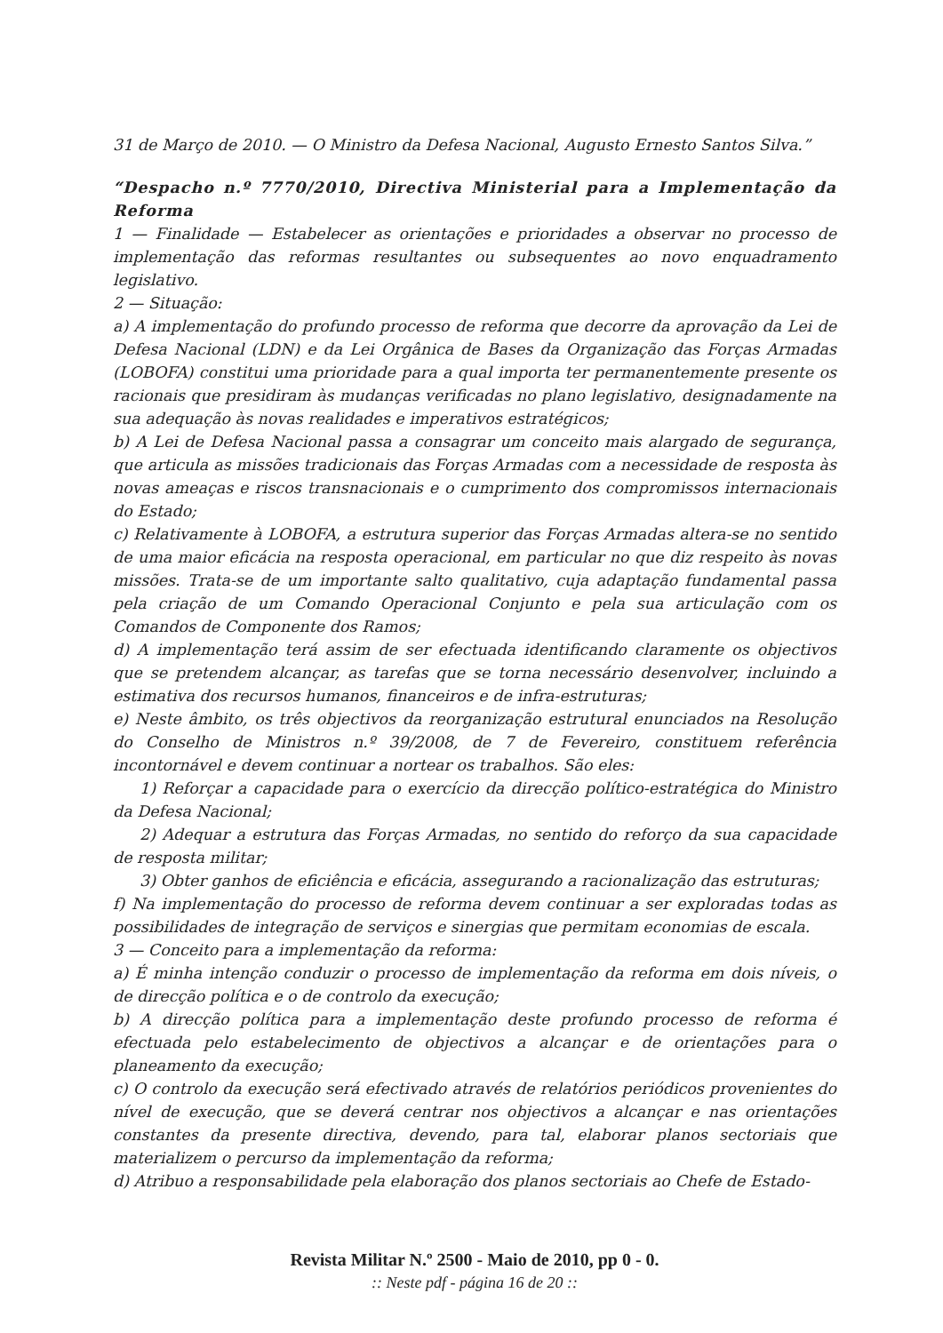31 de Março de 2010. — O Ministro da Defesa Nacional, Augusto Ernesto Santos Silva.”
“Despacho n.º 7770/2010, Directiva Ministerial para a Implementação da Reforma
1 — Finalidade — Estabelecer as orientações e prioridades a observar no processo de implementação das reformas resultantes ou subsequentes ao novo enquadramento legislativo.
2 — Situação:
a) A implementação do profundo processo de reforma que decorre da aprovação da Lei de Defesa Nacional (LDN) e da Lei Orgânica de Bases da Organização das Forças Armadas (LOBOFA) constitui uma prioridade para a qual importa ter permanentemente presente os racionais que presidiram às mudanças verificadas no plano legislativo, designadamente na sua adequação às novas realidades e imperativos estratégicos;
b) A Lei de Defesa Nacional passa a consagrar um conceito mais alargado de segurança, que articula as missões tradicionais das Forças Armadas com a necessidade de resposta às novas ameaças e riscos transnacionais e o cumprimento dos compromissos internacionais do Estado;
c) Relativamente à LOBOFA, a estrutura superior das Forças Armadas altera-se no sentido de uma maior eficácia na resposta operacional, em particular no que diz respeito às novas missões. Trata-se de um importante salto qualitativo, cuja adaptação fundamental passa pela criação de um Comando Operacional Conjunto e pela sua articulação com os Comandos de Componente dos Ramos;
d) A implementação terá assim de ser efectuada identificando claramente os objectivos que se pretendem alcançar, as tarefas que se torna necessário desenvolver, incluindo a estimativa dos recursos humanos, financeiros e de infra-estruturas;
e) Neste âmbito, os três objectivos da reorganização estrutural enunciados na Resolução do Conselho de Ministros n.º 39/2008, de 7 de Fevereiro, constituem referência incontornável e devem continuar a nortear os trabalhos. São eles:
1) Reforçar a capacidade para o exercício da direcção político-estratégica do Ministro da Defesa Nacional;
2) Adequar a estrutura das Forças Armadas, no sentido do reforço da sua capacidade de resposta militar;
3) Obter ganhos de eficiência e eficácia, assegurando a racionalização das estruturas;
f) Na implementação do processo de reforma devem continuar a ser exploradas todas as possibilidades de integração de serviços e sinergias que permitam economias de escala.
3 — Conceito para a implementação da reforma:
a) É minha intenção conduzir o processo de implementação da reforma em dois níveis, o de direcção política e o de controlo da execução;
b) A direcção política para a implementação deste profundo processo de reforma é efectuada pelo estabelecimento de objectivos a alcançar e de orientações para o planeamento da execução;
c) O controlo da execução será efectivado através de relatórios periódicos provenientes do nível de execução, que se deverá centrar nos objectivos a alcançar e nas orientações constantes da presente directiva, devendo, para tal, elaborar planos sectoriais que materializem o percurso da implementação da reforma;
d) Atribuo a responsabilidade pela elaboração dos planos sectoriais ao Chefe de Estado-
Revista Militar N.º 2500 - Maio de 2010, pp 0 - 0.
:: Neste pdf - página 16 de 20 ::